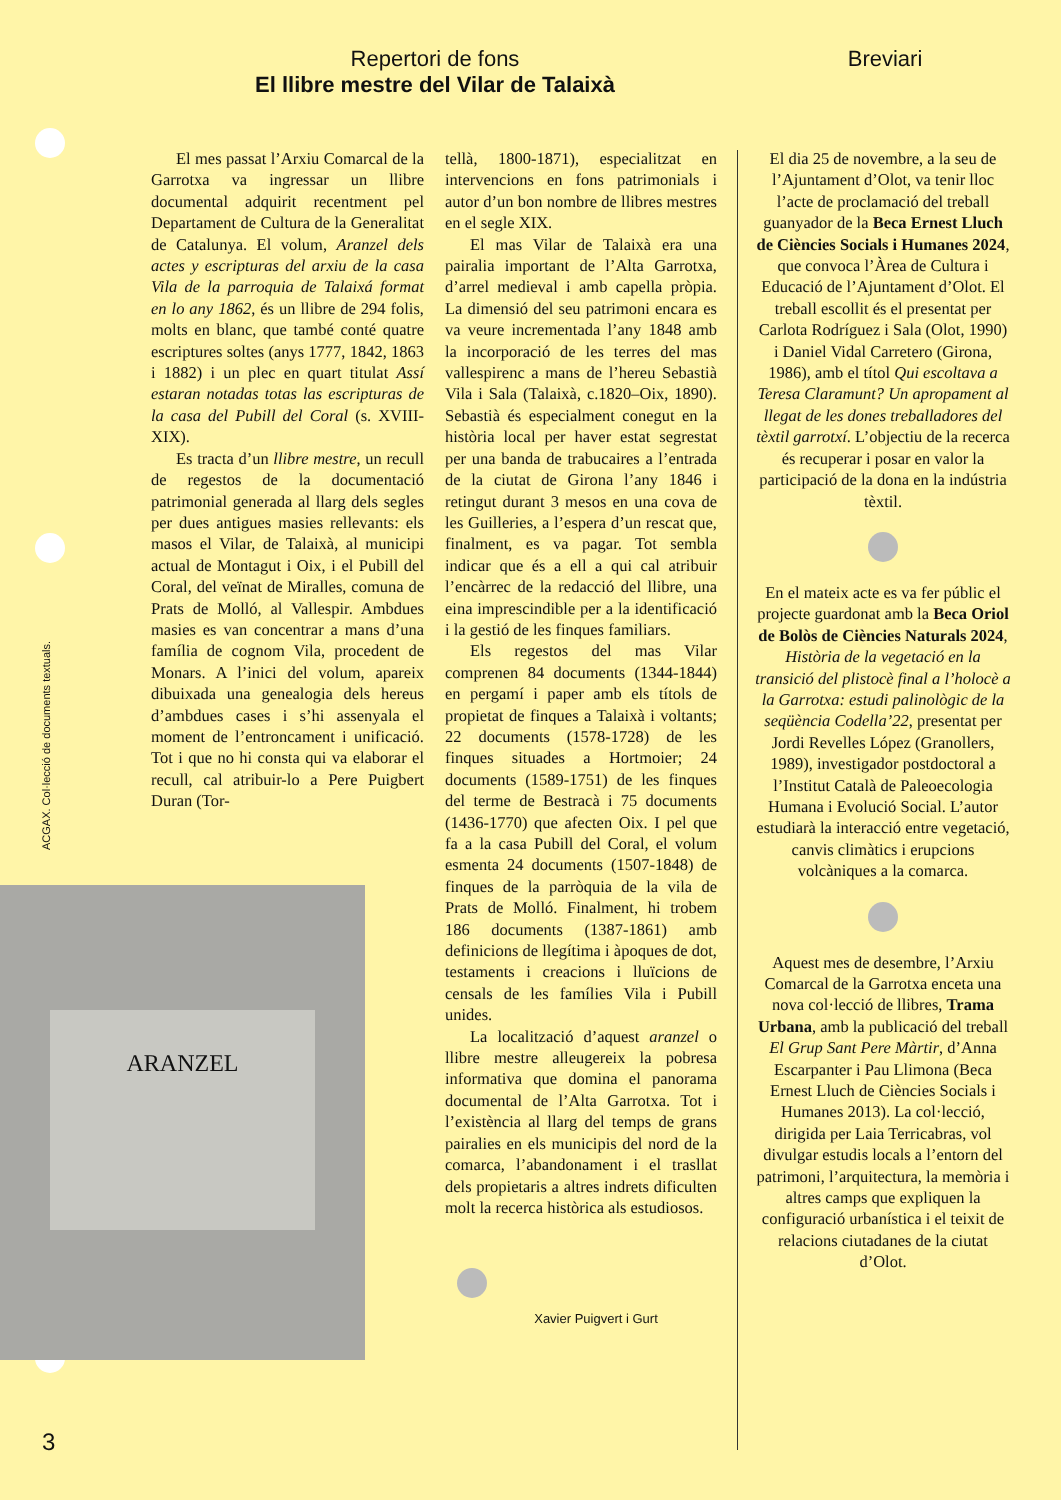Repertori de fons
El llibre mestre del Vilar de Talaixà
Breviari
ACGAX. Col·lecció de documents textuals.
ARANZEL
El mes passat l’Arxiu Comarcal de la Garrotxa va ingressar un llibre documental adquirit recentment pel Departament de Cultura de la Generalitat de Catalunya. El volum, Aranzel dels actes y escripturas del arxiu de la casa Vila de la parroquia de Talaixá format en lo any 1862, és un llibre de 294 folis, molts en blanc, que també conté quatre escriptures soltes (anys 1777, 1842, 1863 i 1882) i un plec en quart titulat Assí estaran notadas totas las escripturas de la casa del Pubill del Coral (s. XVIII-XIX).
Es tracta d’un llibre mestre, un recull de regestos de la documentació patrimonial generada al llarg dels segles per dues antigues masies rellevants: els masos el Vilar, de Talaixà, al municipi actual de Montagut i Oix, i el Pubill del Coral, del veïnat de Miralles, comuna de Prats de Molló, al Vallespir. Ambdues masies es van concentrar a mans d’una família de cognom Vila, procedent de Monars. A l’inici del volum, apareix dibuixada una genealogia dels hereus d’ambdues cases i s’hi assenyala el moment de l’entroncament i unificació. Tot i que no hi consta qui va elaborar el recull, cal atribuir-lo a Pere Puigbert Duran (Tor-
tellà, 1800-1871), especialitzat en intervencions en fons patrimonials i autor d’un bon nombre de llibres mestres en el segle XIX.
El mas Vilar de Talaixà era una pairalia important de l’Alta Garrotxa, d’arrel medieval i amb capella pròpia. La dimensió del seu patrimoni encara es va veure incrementada l’any 1848 amb la incorporació de les terres del mas vallespirenc a mans de l’hereu Sebastià Vila i Sala (Talaixà, c.1820–Oix, 1890). Sebastià és especialment conegut en la història local per haver estat segrestat per una banda de trabucaires a l’entrada de la ciutat de Girona l’any 1846 i retingut durant 3 mesos en una cova de les Guilleries, a l’espera d’un rescat que, finalment, es va pagar. Tot sembla indicar que és a ell a qui cal atribuir l’encàrrec de la redacció del llibre, una eina imprescindible per a la identificació i la gestió de les finques familiars.
Els regestos del mas Vilar comprenen 84 documents (1344-1844) en pergamí i paper amb els títols de propietat de finques a Talaixà i voltants; 22 documents (1578-1728) de les finques situades a Hortmoier; 24 documents (1589-1751) de les finques del terme de Bestracà i 75 documents (1436-1770) que afecten Oix. I pel que fa a la casa Pubill del Coral, el volum esmenta 24 documents (1507-1848) de finques de la parròquia de la vila de Prats de Molló. Finalment, hi trobem 186 documents (1387-1861) amb definicions de llegítima i àpoques de dot, testaments i creacions i lluïcions de censals de les famílies Vila i Pubill unides.
La localització d’aquest aranzel o llibre mestre alleugereix la pobresa informativa que domina el panorama documental de l’Alta Garrotxa. Tot i l’existència al llarg del temps de grans pairalies en els municipis del nord de la comarca, l’abandonament i el trasllat dels propietaris a altres indrets dificulten molt la recerca històrica als estudiosos.
Xavier Puigvert i Gurt
El dia 25 de novembre, a la seu de l’Ajuntament d’Olot, va tenir lloc l’acte de proclamació del treball guanyador de la Beca Ernest Lluch de Ciències Socials i Humanes 2024, que convoca l’Àrea de Cultura i Educació de l’Ajuntament d’Olot. El treball escollit és el presentat per Carlota Rodríguez i Sala (Olot, 1990) i Daniel Vidal Carretero (Girona, 1986), amb el títol Qui escoltava a Teresa Claramunt? Un apropament al llegat de les dones treballadores del tèxtil garrotxí. L’objectiu de la recerca és recuperar i posar en valor la participació de la dona en la indústria tèxtil.
En el mateix acte es va fer públic el projecte guardonat amb la Beca Oriol de Bolòs de Ciències Naturals 2024, Història de la vegetació en la transició del plistocè final a l’holocè a la Garrotxa: estudi palinològic de la seqüència Codella’22, presentat per Jordi Revelles López (Granollers, 1989), investigador postdoctoral a l’Institut Català de Paleoecologia Humana i Evolució Social. L’autor estudiarà la interacció entre vegetació, canvis climàtics i erupcions volcàniques a la comarca.
Aquest mes de desembre, l’Arxiu Comarcal de la Garrotxa enceta una nova col·lecció de llibres, Trama Urbana, amb la publicació del treball El Grup Sant Pere Màrtir, d’Anna Escarpanter i Pau Llimona (Beca Ernest Lluch de Ciències Socials i Humanes 2013). La col·lecció, dirigida per Laia Terricabras, vol divulgar estudis locals a l’entorn del patrimoni, l’arquitectura, la memòria i altres camps que expliquen la configuració urbanística i el teixit de relacions ciutadanes de la ciutat d’Olot.
3